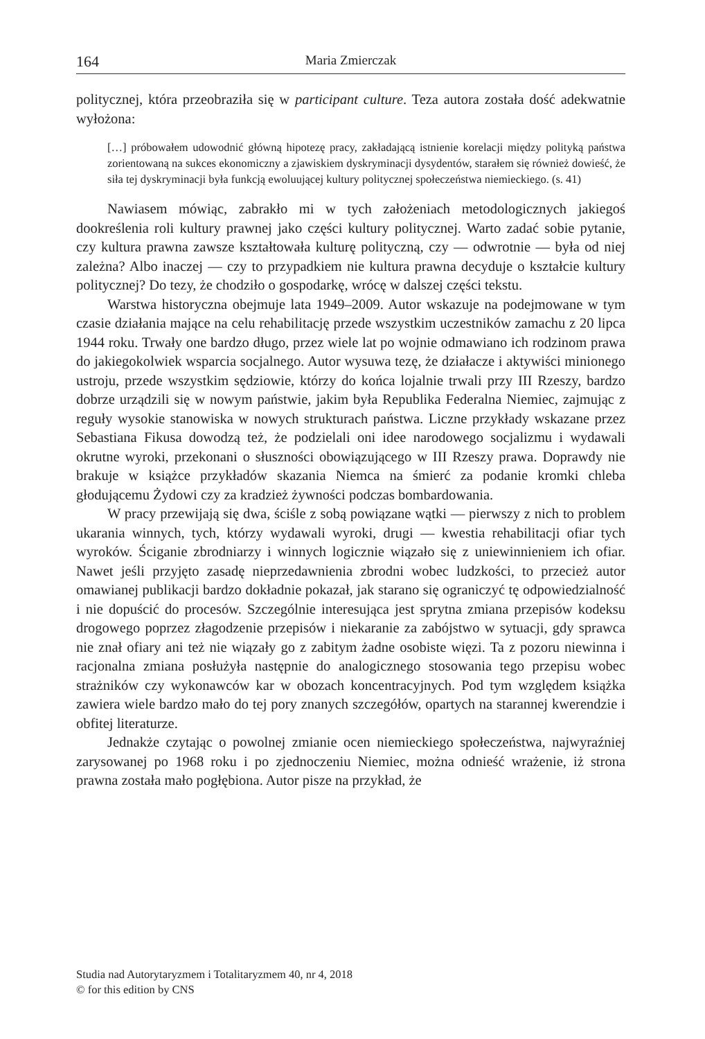164 Maria Zmierczak
politycznej, która przeobraziła się w participant culture. Teza autora została dość adekwatnie wyłożona:
[…] próbowałem udowodnić główną hipotezę pracy, zakładającą istnienie korelacji między polityką państwa zorientowaną na sukces ekonomiczny a zjawiskiem dyskryminacji dysydentów, starałem się również dowieść, że siła tej dyskryminacji była funkcją ewoluującej kultury politycznej społeczeństwa niemieckiego. (s. 41)
Nawiasem mówiąc, zabrakło mi w tych założeniach metodologicznych jakiegoś dookreślenia roli kultury prawnej jako części kultury politycznej. Warto zadać sobie pytanie, czy kultura prawna zawsze kształtowała kulturę polityczną, czy — odwrotnie — była od niej zależna? Albo inaczej — czy to przypadkiem nie kultura prawna decyduje o kształcie kultury politycznej? Do tezy, że chodziło o gospodarkę, wrócę w dalszej części tekstu.
Warstwa historyczna obejmuje lata 1949–2009. Autor wskazuje na podejmowane w tym czasie działania mające na celu rehabilitację przede wszystkim uczestników zamachu z 20 lipca 1944 roku. Trwały one bardzo długo, przez wiele lat po wojnie odmawiano ich rodzinom prawa do jakiegokolwiek wsparcia socjalnego. Autor wysuwa tezę, że działacze i aktywiści minionego ustroju, przede wszystkim sędziowie, którzy do końca lojalnie trwali przy III Rzeszy, bardzo dobrze urządzili się w nowym państwie, jakim była Republika Federalna Niemiec, zajmując z reguły wysokie stanowiska w nowych strukturach państwa. Liczne przykłady wskazane przez Sebastiana Fikusa dowodzą też, że podzielali oni idee narodowego socjalizmu i wydawali okrutne wyroki, przekonani o słuszności obowiązującego w III Rzeszy prawa. Doprawdy nie brakuje w książce przykładów skazania Niemca na śmierć za podanie kromki chleba głodującemu Żydowi czy za kradzież żywności podczas bombardowania.
W pracy przewijają się dwa, ściśle z sobą powiązane wątki — pierwszy z nich to problem ukarania winnych, tych, którzy wydawali wyroki, drugi — kwestia rehabilitacji ofiar tych wyroków. Ściganie zbrodniarzy i winnych logicznie wiązało się z uniewinnieniem ich ofiar. Nawet jeśli przyjęto zasadę nieprzedawnienia zbrodni wobec ludzkości, to przecież autor omawianej publikacji bardzo dokładnie pokazał, jak starano się ograniczyć tę odpowiedzialność i nie dopuścić do procesów. Szczególnie interesująca jest sprytna zmiana przepisów kodeksu drogowego poprzez złagodzenie przepisów i niekaranie za zabójstwo w sytuacji, gdy sprawca nie znał ofiary ani też nie wiązały go z zabitym żadne osobiste więzi. Ta z pozoru niewinna i racjonalna zmiana posłużyła następnie do analogicznego stosowania tego przepisu wobec strażników czy wykonawców kar w obozach koncentracyjnych. Pod tym względem książka zawiera wiele bardzo mało do tej pory znanych szczegółów, opartych na starannej kwerendzie i obfitej literaturze.
Jednakże czytając o powolnej zmianie ocen niemieckiego społeczeństwa, najwyraźniej zarysowanej po 1968 roku i po zjednoczeniu Niemiec, można odnieść wrażenie, iż strona prawna została mało pogłębiona. Autor pisze na przykład, że
Studia nad Autorytaryzmem i Totalitaryzmem 40, nr 4, 2018
© for this edition by CNS